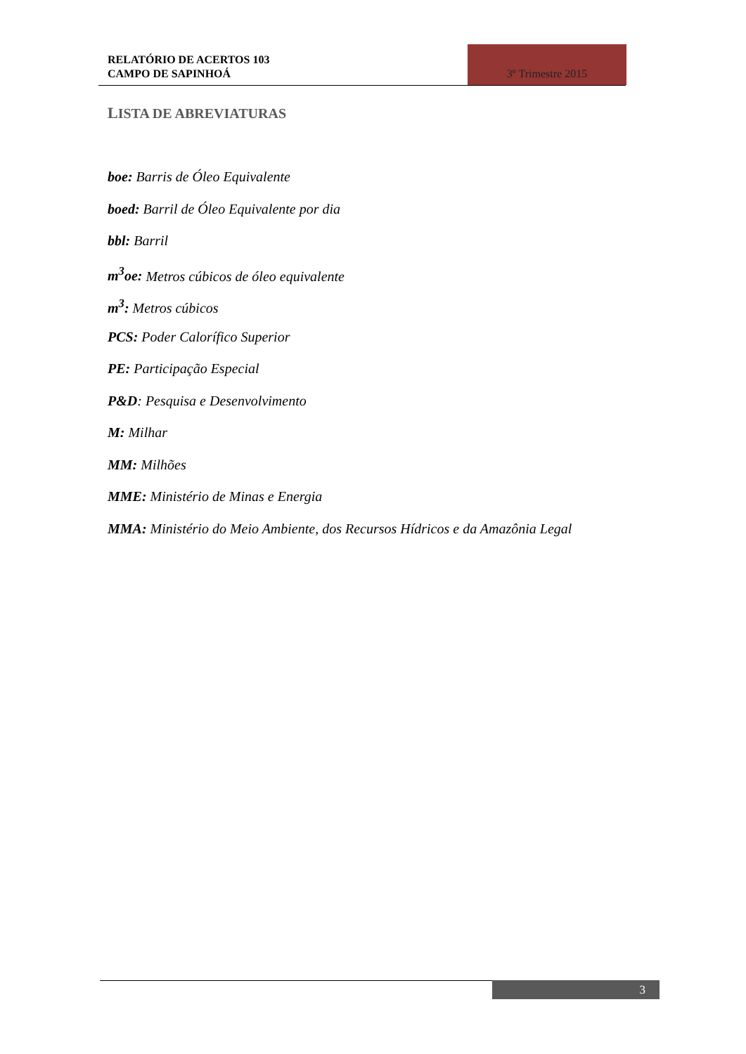RELATÓRIO DE ACERTOS 103
CAMPO DE SAPINHOÁ
3º Trimestre 2015
LISTA DE ABREVIATURAS
boe: Barris de Óleo Equivalente
boed: Barril de Óleo Equivalente por dia
bbl: Barril
m<sup>3</sup>oe: Metros cúbicos de óleo equivalente
m<sup>3</sup>: Metros cúbicos
PCS: Poder Calorífico Superior
PE: Participação Especial
P&D: Pesquisa e Desenvolvimento
M: Milhar
MM: Milhões
MME: Ministério de Minas e Energia
MMA: Ministério do Meio Ambiente, dos Recursos Hídricos e da Amazônia Legal
3